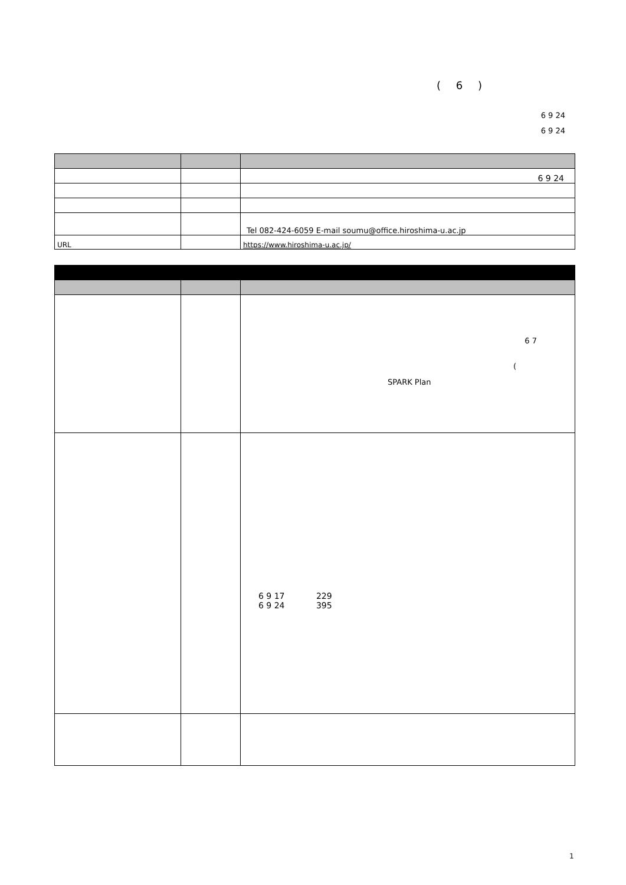( 6 )
6 9 24
6 9 24
| | | 6 9 24 |
| | | Tel 082-424-6059 E-mail soumu@office.hiroshima-u.ac.jp |
| URL | | https://www.hiroshima-u.ac.jp/ |
| | | 6 7 ( SPARK Plan |
| | | 6 9 17 229 6 9 24 395 |
1